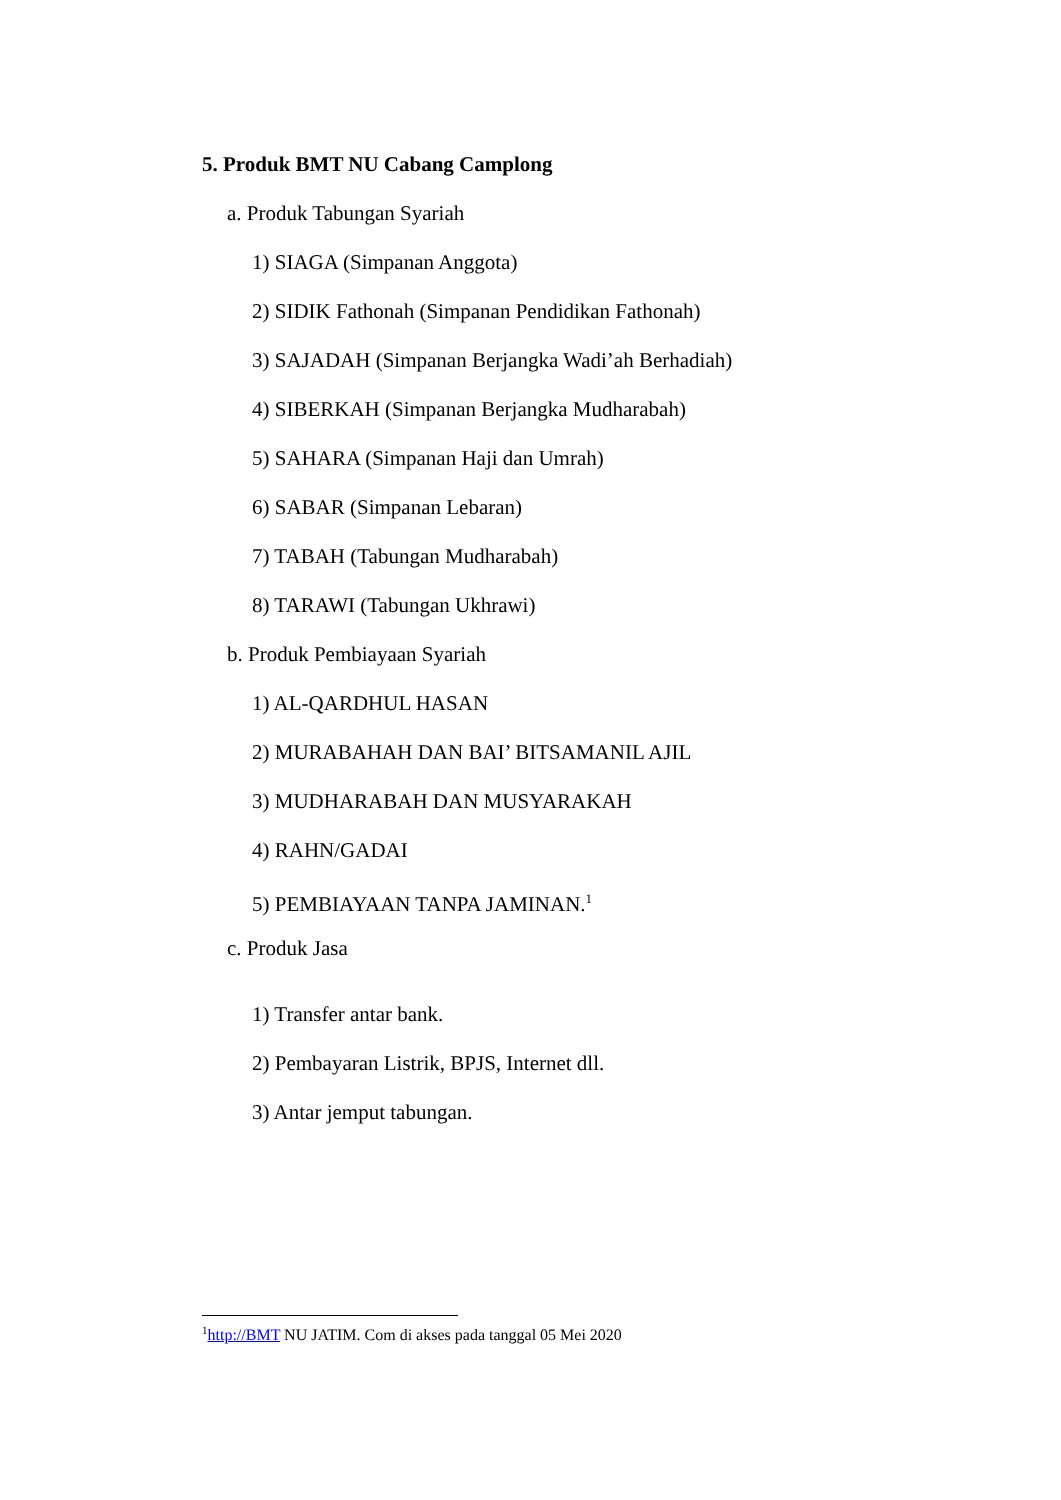5. Produk BMT NU Cabang Camplong
a. Produk Tabungan Syariah
1) SIAGA (Simpanan Anggota)
2) SIDIK Fathonah (Simpanan Pendidikan Fathonah)
3) SAJADAH (Simpanan Berjangka Wadi’ah Berhadiah)
4) SIBERKAH (Simpanan Berjangka Mudharabah)
5) SAHARA (Simpanan Haji dan Umrah)
6) SABAR (Simpanan Lebaran)
7) TABAH (Tabungan Mudharabah)
8) TARAWI (Tabungan Ukhrawi)
b. Produk Pembiayaan Syariah
1) AL-QARDHUL HASAN
2) MURABAHAH DAN BAI’ BITSAMANIL AJIL
3) MUDHARABAH DAN MUSYARAKAH
4) RAHN/GADAI
5) PEMBIAYAAN TANPA JAMINAN.<sup>1</sup>
c. Produk Jasa
1) Transfer antar bank.
2) Pembayaran Listrik, BPJS, Internet dll.
3) Antar jemput tabungan.
<sup>1</sup> http://BMT NU JATIM. Com di akses pada tanggal 05 Mei 2020